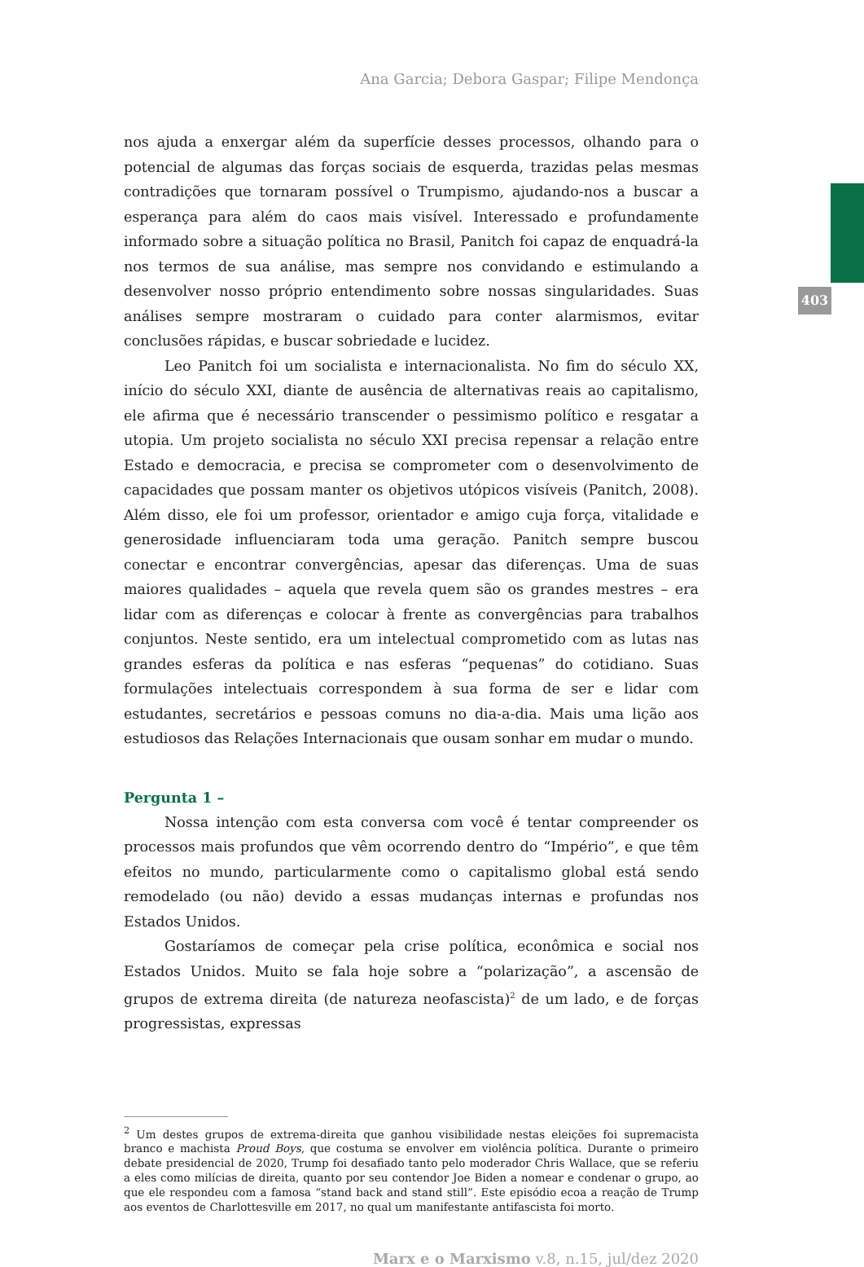403
Ana Garcia; Debora Gaspar; Filipe Mendonça
nos ajuda a enxergar além da superfície desses processos, olhando para o potencial de algumas das forças sociais de esquerda, trazidas pelas mesmas contradições que tornaram possível o Trumpismo, ajudando-nos a buscar a esperança para além do caos mais visível. Interessado e profundamente informado sobre a situação política no Brasil, Panitch foi capaz de enquadrá-la nos termos de sua análise, mas sempre nos convidando e estimulando a desenvolver nosso próprio entendimento sobre nossas singularidades. Suas análises sempre mostraram o cuidado para conter alarmismos, evitar conclusões rápidas, e buscar sobriedade e lucidez.
Leo Panitch foi um socialista e internacionalista. No fim do século XX, início do século XXI, diante de ausência de alternativas reais ao capitalismo, ele afirma que é necessário transcender o pessimismo político e resgatar a utopia. Um projeto socialista no século XXI precisa repensar a relação entre Estado e democracia, e precisa se comprometer com o desenvolvimento de capacidades que possam manter os objetivos utópicos visíveis (Panitch, 2008). Além disso, ele foi um professor, orientador e amigo cuja força, vitalidade e generosidade influenciaram toda uma geração. Panitch sempre buscou conectar e encontrar convergências, apesar das diferenças. Uma de suas maiores qualidades – aquela que revela quem são os grandes mestres – era lidar com as diferenças e colocar à frente as convergências para trabalhos conjuntos. Neste sentido, era um intelectual comprometido com as lutas nas grandes esferas da política e nas esferas “pequenas” do cotidiano. Suas formulações intelectuais correspondem à sua forma de ser e lidar com estudantes, secretários e pessoas comuns no dia-a-dia. Mais uma lição aos estudiosos das Relações Internacionais que ousam sonhar em mudar o mundo.
Pergunta 1 –
Nossa intenção com esta conversa com você é tentar compreender os processos mais profundos que vêm ocorrendo dentro do “Império”, e que têm efeitos no mundo, particularmente como o capitalismo global está sendo remodelado (ou não) devido a essas mudanças internas e profundas nos Estados Unidos.
Gostaríamos de começar pela crise política, econômica e social nos Estados Unidos. Muito se fala hoje sobre a “polarização”, a ascensão de grupos de extrema direita (de natureza neofascista)<sup>2</sup> de um lado, e de forças progressistas, expressas
<sup>2</sup> Um destes grupos de extrema-direita que ganhou visibilidade nestas eleições foi supremacista branco e machista Proud Boys, que costuma se envolver em violência política. Durante o primeiro debate presidencial de 2020, Trump foi desafiado tanto pelo moderador Chris Wallace, que se referiu a eles como milícias de direita, quanto por seu contendor Joe Biden a nomear e condenar o grupo, ao que ele respondeu com a famosa “stand back and stand still”. Este episódio ecoa a reação de Trump aos eventos de Charlottesville em 2017, no qual um manifestante antifascista foi morto.
Marx e o Marxismo v.8, n.15, jul/dez 2020